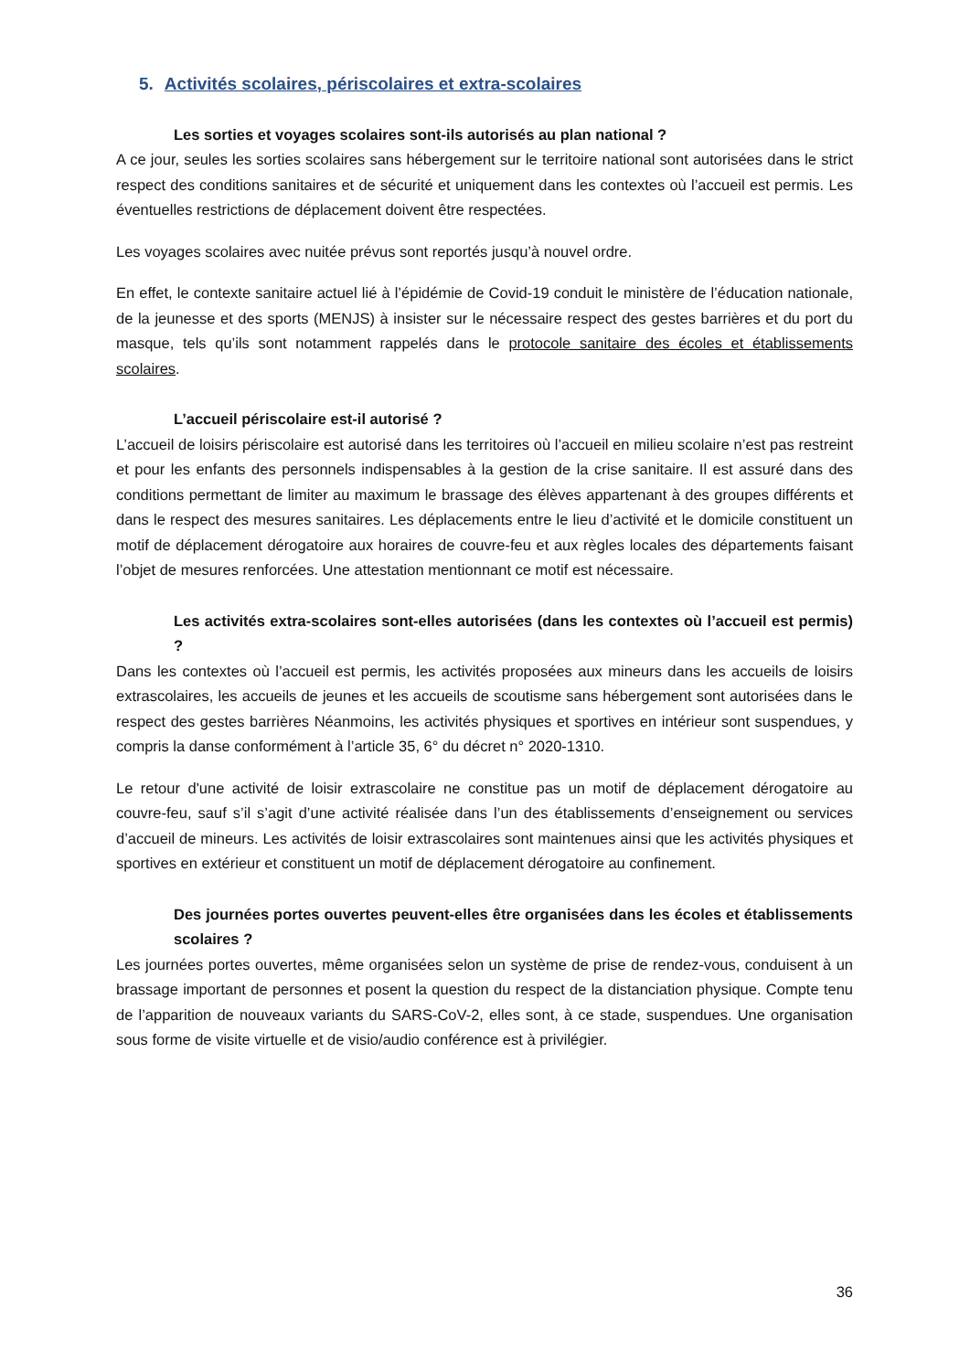5. Activités scolaires, périscolaires et extra-scolaires
Les sorties et voyages scolaires sont-ils autorisés au plan national ?
A ce jour, seules les sorties scolaires sans hébergement sur le territoire national sont autorisées dans le strict respect des conditions sanitaires et de sécurité et uniquement dans les contextes où l’accueil est permis. Les éventuelles restrictions de déplacement doivent être respectées.
Les voyages scolaires avec nuitée prévus sont reportés jusqu’à nouvel ordre.
En effet, le contexte sanitaire actuel lié à l’épidémie de Covid-19 conduit le ministère de l’éducation nationale, de la jeunesse et des sports (MENJS) à insister sur le nécessaire respect des gestes barrières et du port du masque, tels qu’ils sont notamment rappelés dans le protocole sanitaire des écoles et établissements scolaires.
L’accueil périscolaire est-il autorisé ?
L’accueil de loisirs périscolaire est autorisé dans les territoires où l’accueil en milieu scolaire n’est pas restreint et pour les enfants des personnels indispensables à la gestion de la crise sanitaire. Il est assuré dans des conditions permettant de limiter au maximum le brassage des élèves appartenant à des groupes différents et dans le respect des mesures sanitaires. Les déplacements entre le lieu d’activité et le domicile constituent un motif de déplacement dérogatoire aux horaires de couvre-feu et aux règles locales des départements faisant l’objet de mesures renforcées. Une attestation mentionnant ce motif est nécessaire.
Les activités extra-scolaires sont-elles autorisées (dans les contextes où l’accueil est permis) ?
Dans les contextes où l’accueil est permis, les activités proposées aux mineurs dans les accueils de loisirs extrascolaires, les accueils de jeunes et les accueils de scoutisme sans hébergement sont autorisées dans le respect des gestes barrières Néanmoins, les activités physiques et sportives en intérieur sont suspendues, y compris la danse conformément à l’article 35, 6° du décret n° 2020-1310.
Le retour d'une activité de loisir extrascolaire ne constitue pas un motif de déplacement dérogatoire au couvre-feu, sauf s’il s’agit d’une activité réalisée dans l’un des établissements d’enseignement ou services d’accueil de mineurs. Les activités de loisir extrascolaires sont maintenues ainsi que les activités physiques et sportives en extérieur et constituent un motif de déplacement dérogatoire au confinement.
Des journées portes ouvertes peuvent-elles être organisées dans les écoles et établissements scolaires ?
Les journées portes ouvertes, même organisées selon un système de prise de rendez-vous, conduisent à un brassage important de personnes et posent la question du respect de la distanciation physique. Compte tenu de l’apparition de nouveaux variants du SARS-CoV-2, elles sont, à ce stade, suspendues. Une organisation sous forme de visite virtuelle et de visio/audio conférence est à privilégier.
36